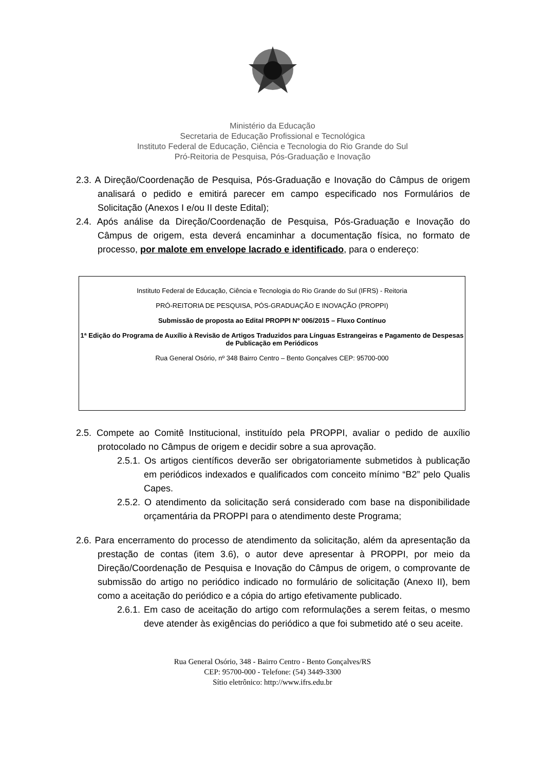Ministério da Educação
Secretaria de Educação Profissional e Tecnológica
Instituto Federal de Educação, Ciência e Tecnologia do Rio Grande do Sul
Pró-Reitoria de Pesquisa, Pós-Graduação e Inovação
2.3. A Direção/Coordenação de Pesquisa, Pós-Graduação e Inovação do Câmpus de origem analisará o pedido e emitirá parecer em campo especificado nos Formulários de Solicitação (Anexos I e/ou II deste Edital);
2.4. Após análise da Direção/Coordenação de Pesquisa, Pós-Graduação e Inovação do Câmpus de origem, esta deverá encaminhar a documentação física, no formato de processo, por malote em envelope lacrado e identificado, para o endereço:
Instituto Federal de Educação, Ciência e Tecnologia do Rio Grande do Sul (IFRS) - Reitoria
PRÓ-REITORIA DE PESQUISA, PÓS-GRADUAÇÃO E INOVAÇÃO (PROPPI)
Submissão de proposta ao Edital PROPPI Nº 006/2015 – Fluxo Contínuo
1ª Edição do Programa de Auxílio à Revisão de Artigos Traduzidos para Línguas Estrangeiras e Pagamento de Despesas de Publicação em Periódicos
Rua General Osório, nº 348 Bairro Centro – Bento Gonçalves CEP: 95700-000
2.5. Compete ao Comitê Institucional, instituído pela PROPPI, avaliar o pedido de auxílio protocolado no Câmpus de origem e decidir sobre a sua aprovação.
2.5.1. Os artigos científicos deverão ser obrigatoriamente submetidos à publicação em periódicos indexados e qualificados com conceito mínimo “B2” pelo Qualis Capes.
2.5.2. O atendimento da solicitação será considerado com base na disponibilidade orçamentária da PROPPI para o atendimento deste Programa;
2.6. Para encerramento do processo de atendimento da solicitação, além da apresentação da prestação de contas (item 3.6), o autor deve apresentar à PROPPI, por meio da Direção/Coordenação de Pesquisa e Inovação do Câmpus de origem, o comprovante de submissão do artigo no periódico indicado no formulário de solicitação (Anexo II), bem como a aceitação do periódico e a cópia do artigo efetivamente publicado.
2.6.1. Em caso de aceitação do artigo com reformulações a serem feitas, o mesmo deve atender às exigências do periódico a que foi submetido até o seu aceite.
Rua General Osório, 348 - Bairro Centro - Bento Gonçalves/RS
CEP: 95700-000 - Telefone: (54) 3449-3300
Sítio eletrônico: http://www.ifrs.edu.br